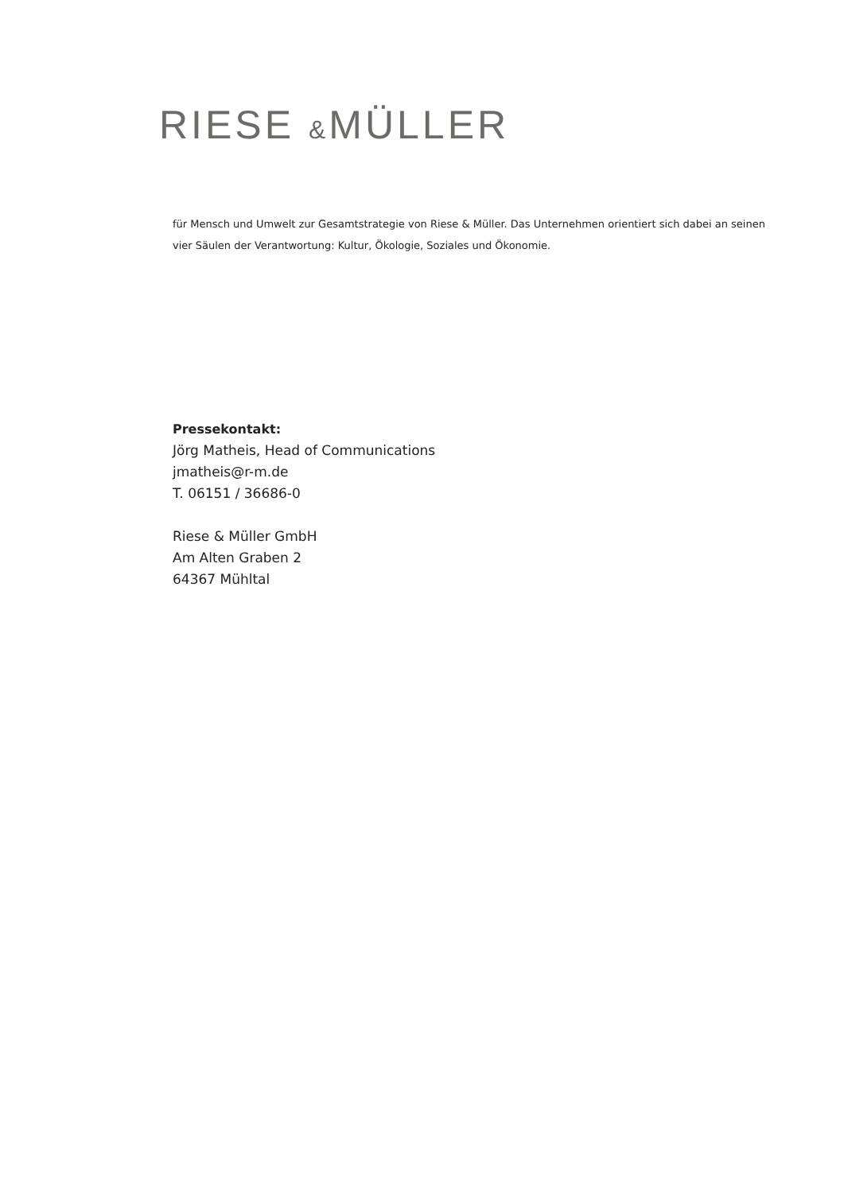RIESE &MÜLLER
für Mensch und Umwelt zur Gesamtstrategie von Riese & Müller. Das Unternehmen orientiert sich dabei an seinen vier Säulen der Verantwortung: Kultur, Ökologie, Soziales und Ökonomie.
Pressekontakt:
Jörg Matheis, Head of Communications
jmatheis@r-m.de
T. 06151 / 36686-0
Riese & Müller GmbH
Am Alten Graben 2
64367 Mühltal